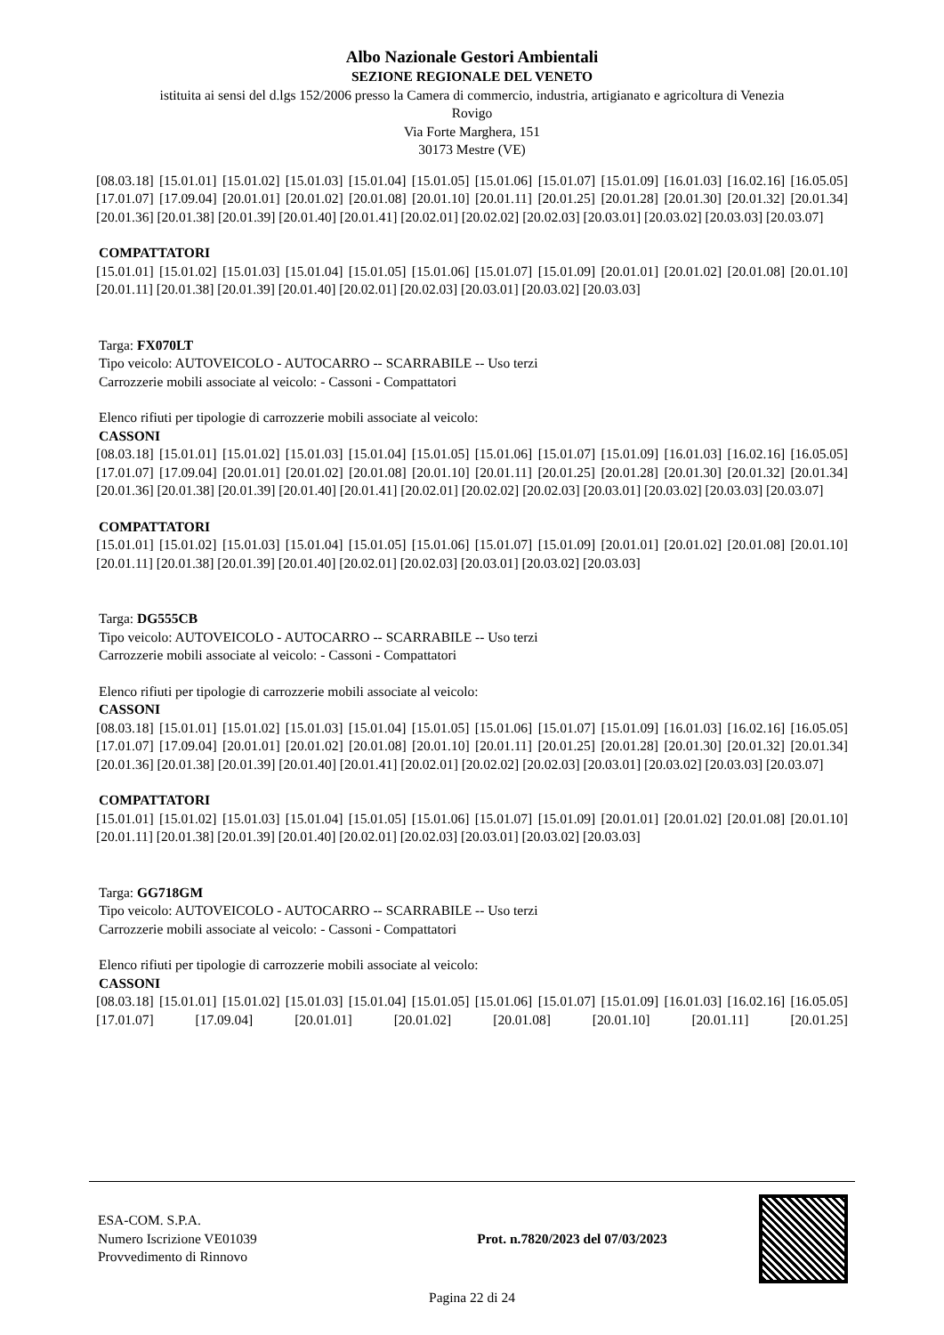Albo Nazionale Gestori Ambientali
SEZIONE REGIONALE DEL VENETO
istituita ai sensi del d.lgs 152/2006 presso la Camera di commercio, industria, artigianato e agricoltura di Venezia
Rovigo
Via Forte Marghera, 151
30173 Mestre (VE)
[08.03.18] [15.01.01] [15.01.02] [15.01.03] [15.01.04] [15.01.05] [15.01.06] [15.01.07] [15.01.09] [16.01.03] [16.02.16] [16.05.05] [17.01.07] [17.09.04] [20.01.01] [20.01.02] [20.01.08] [20.01.10] [20.01.11] [20.01.25] [20.01.28] [20.01.30] [20.01.32] [20.01.34] [20.01.36] [20.01.38] [20.01.39] [20.01.40] [20.01.41] [20.02.01] [20.02.02] [20.02.03] [20.03.01] [20.03.02] [20.03.03] [20.03.07]
COMPATTATORI
[15.01.01] [15.01.02] [15.01.03] [15.01.04] [15.01.05] [15.01.06] [15.01.07] [15.01.09] [20.01.01] [20.01.02] [20.01.08] [20.01.10] [20.01.11] [20.01.38] [20.01.39] [20.01.40] [20.02.01] [20.02.03] [20.03.01] [20.03.02] [20.03.03]
Targa: FX070LT
Tipo veicolo: AUTOVEICOLO - AUTOCARRO -- SCARRABILE -- Uso terzi
Carrozzerie mobili associate al veicolo: - Cassoni - Compattatori
Elenco rifiuti per tipologie di carrozzerie mobili associate al veicolo:
CASSONI
[08.03.18] [15.01.01] [15.01.02] [15.01.03] [15.01.04] [15.01.05] [15.01.06] [15.01.07] [15.01.09] [16.01.03] [16.02.16] [16.05.05] [17.01.07] [17.09.04] [20.01.01] [20.01.02] [20.01.08] [20.01.10] [20.01.11] [20.01.25] [20.01.28] [20.01.30] [20.01.32] [20.01.34] [20.01.36] [20.01.38] [20.01.39] [20.01.40] [20.01.41] [20.02.01] [20.02.02] [20.02.03] [20.03.01] [20.03.02] [20.03.03] [20.03.07]
COMPATTATORI
[15.01.01] [15.01.02] [15.01.03] [15.01.04] [15.01.05] [15.01.06] [15.01.07] [15.01.09] [20.01.01] [20.01.02] [20.01.08] [20.01.10] [20.01.11] [20.01.38] [20.01.39] [20.01.40] [20.02.01] [20.02.03] [20.03.01] [20.03.02] [20.03.03]
Targa: DG555CB
Tipo veicolo: AUTOVEICOLO - AUTOCARRO -- SCARRABILE -- Uso terzi
Carrozzerie mobili associate al veicolo: - Cassoni - Compattatori
Elenco rifiuti per tipologie di carrozzerie mobili associate al veicolo:
CASSONI
[08.03.18] [15.01.01] [15.01.02] [15.01.03] [15.01.04] [15.01.05] [15.01.06] [15.01.07] [15.01.09] [16.01.03] [16.02.16] [16.05.05] [17.01.07] [17.09.04] [20.01.01] [20.01.02] [20.01.08] [20.01.10] [20.01.11] [20.01.25] [20.01.28] [20.01.30] [20.01.32] [20.01.34] [20.01.36] [20.01.38] [20.01.39] [20.01.40] [20.01.41] [20.02.01] [20.02.02] [20.02.03] [20.03.01] [20.03.02] [20.03.03] [20.03.07]
COMPATTATORI
[15.01.01] [15.01.02] [15.01.03] [15.01.04] [15.01.05] [15.01.06] [15.01.07] [15.01.09] [20.01.01] [20.01.02] [20.01.08] [20.01.10] [20.01.11] [20.01.38] [20.01.39] [20.01.40] [20.02.01] [20.02.03] [20.03.01] [20.03.02] [20.03.03]
Targa: GG718GM
Tipo veicolo: AUTOVEICOLO - AUTOCARRO -- SCARRABILE -- Uso terzi
Carrozzerie mobili associate al veicolo: - Cassoni - Compattatori
Elenco rifiuti per tipologie di carrozzerie mobili associate al veicolo:
CASSONI
[08.03.18] [15.01.01] [15.01.02] [15.01.03] [15.01.04] [15.01.05] [15.01.06] [15.01.07] [15.01.09] [16.01.03] [16.02.16] [16.05.05] [17.01.07] [17.09.04] [20.01.01] [20.01.02] [20.01.08] [20.01.10] [20.01.11] [20.01.25]
ESA-COM. S.P.A.
Numero Iscrizione VE01039
Provvedimento di Rinnovo
Prot. n.7820/2023 del 07/03/2023
Pagina 22 di 24